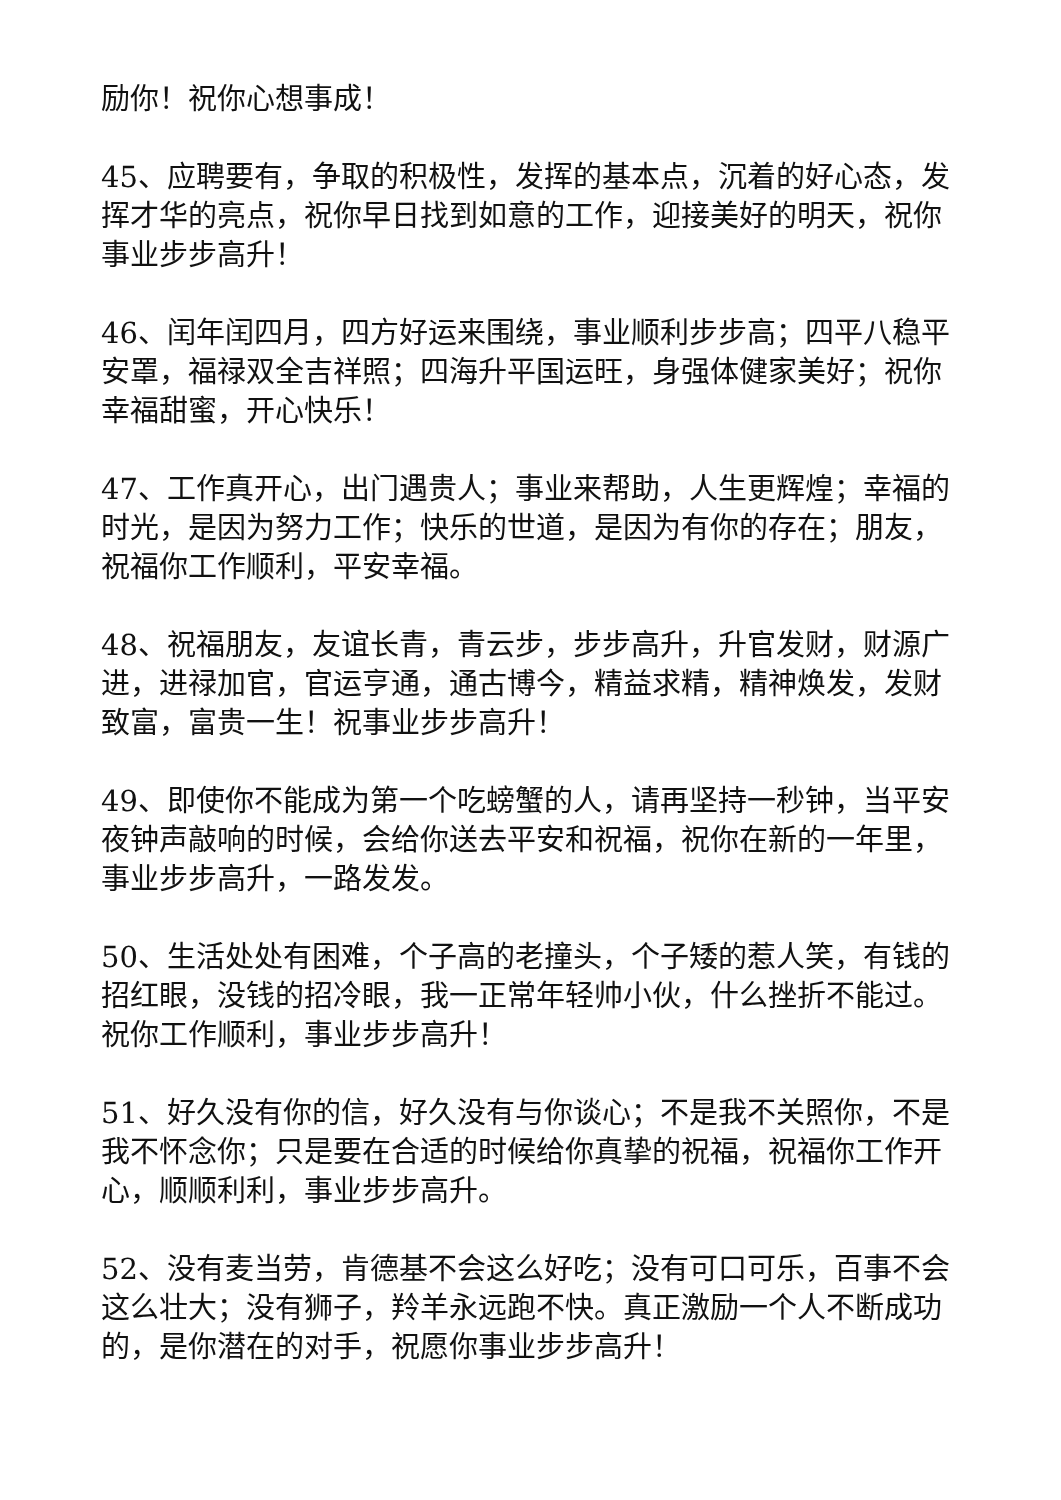励你！祝你心想事成！
45、应聘要有，争取的积极性，发挥的基本点，沉着的好心态，发挥才华的亮点，祝你早日找到如意的工作，迎接美好的明天，祝你事业步步高升！
46、闰年闰四月，四方好运来围绕，事业顺利步步高；四平八稳平安罩，福禄双全吉祥照；四海升平国运旺，身强体健家美好；祝你幸福甜蜜，开心快乐！
47、工作真开心，出门遇贵人；事业来帮助，人生更辉煌；幸福的时光，是因为努力工作；快乐的世道，是因为有你的存在；朋友，祝福你工作顺利，平安幸福。
48、祝福朋友，友谊长青，青云步，步步高升，升官发财，财源广进，进禄加官，官运亨通，通古博今，精益求精，精神焕发，发财致富，富贵一生！祝事业步步高升！
49、即使你不能成为第一个吃螃蟹的人，请再坚持一秒钟，当平安夜钟声敲响的时候，会给你送去平安和祝福，祝你在新的一年里，事业步步高升，一路发发。
50、生活处处有困难，个子高的老撞头，个子矮的惹人笑，有钱的招红眼，没钱的招冷眼，我一正常年轻帅小伙，什么挫折不能过。祝你工作顺利，事业步步高升！
51、好久没有你的信，好久没有与你谈心；不是我不关照你，不是我不怀念你；只是要在合适的时候给你真挚的祝福，祝福你工作开心，顺顺利利，事业步步高升。
52、没有麦当劳，肯德基不会这么好吃；没有可口可乐，百事不会这么壮大；没有狮子，羚羊永远跑不快。真正激励一个人不断成功的，是你潜在的对手，祝愿你事业步步高升！